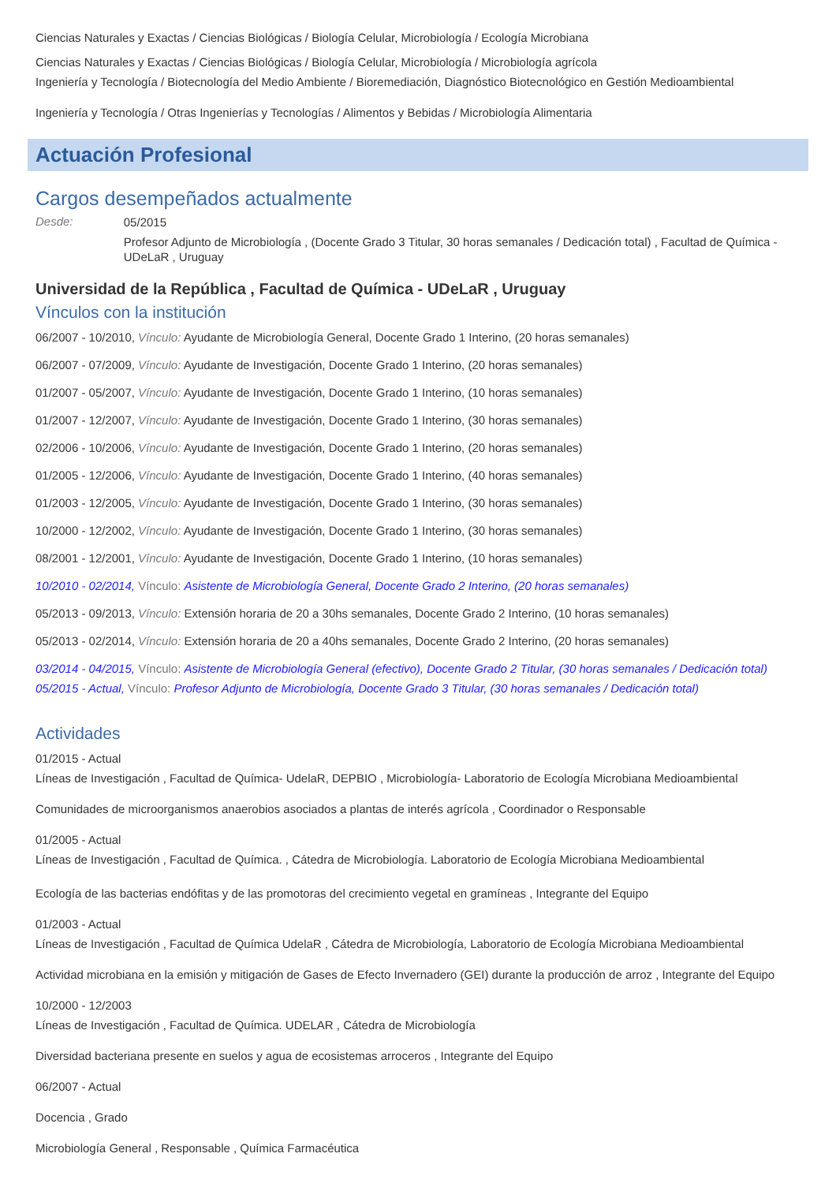Ciencias Naturales y Exactas / Ciencias Biológicas / Biología Celular, Microbiología / Ecología Microbiana
Ciencias Naturales y Exactas / Ciencias Biológicas / Biología Celular, Microbiología / Microbiología agrícola
Ingeniería y Tecnología / Biotecnología del Medio Ambiente / Bioremediación, Diagnóstico Biotecnológico en Gestión Medioambiental
Ingeniería y Tecnología / Otras Ingenierías y Tecnologías / Alimentos y Bebidas / Microbiología Alimentaria
Actuación Profesional
Cargos desempeñados actualmente
Desde:
05/2015
Profesor Adjunto de Microbiología , (Docente Grado 3 Titular, 30 horas semanales / Dedicación total) , Facultad de Química - UDeLaR , Uruguay
Universidad de la República , Facultad de Química - UDeLaR , Uruguay
Vínculos con la institución
06/2007 - 10/2010, Vínculo: Ayudante de Microbiología General, Docente Grado 1 Interino, (20 horas semanales)
06/2007 - 07/2009, Vínculo: Ayudante de Investigación, Docente Grado 1 Interino, (20 horas semanales)
01/2007 - 05/2007, Vínculo: Ayudante de Investigación, Docente Grado 1 Interino, (10 horas semanales)
01/2007 - 12/2007, Vínculo: Ayudante de Investigación, Docente Grado 1 Interino, (30 horas semanales)
02/2006 - 10/2006, Vínculo: Ayudante de Investigación, Docente Grado 1 Interino, (20 horas semanales)
01/2005 - 12/2006, Vínculo: Ayudante de Investigación, Docente Grado 1 Interino, (40 horas semanales)
01/2003 - 12/2005, Vínculo: Ayudante de Investigación, Docente Grado 1 Interino, (30 horas semanales)
10/2000 - 12/2002, Vínculo: Ayudante de Investigación, Docente Grado 1 Interino, (30 horas semanales)
08/2001 - 12/2001, Vínculo: Ayudante de Investigación, Docente Grado 1 Interino, (10 horas semanales)
10/2010 - 02/2014, Vínculo: Asistente de Microbiología General, Docente Grado 2 Interino, (20 horas semanales)
05/2013 - 09/2013, Vínculo: Extensión horaria de 20 a 30hs semanales, Docente Grado 2 Interino, (10 horas semanales)
05/2013 - 02/2014, Vínculo: Extensión horaria de 20 a 40hs semanales, Docente Grado 2 Interino, (20 horas semanales)
03/2014 - 04/2015, Vínculo: Asistente de Microbiología General (efectivo), Docente Grado 2 Titular, (30 horas semanales / Dedicación total)
05/2015 - Actual, Vínculo: Profesor Adjunto de Microbiología, Docente Grado 3 Titular, (30 horas semanales / Dedicación total)
Actividades
01/2015 - Actual
Líneas de Investigación , Facultad de Química- UdelaR, DEPBIO , Microbiología- Laboratorio de Ecología Microbiana Medioambiental
Comunidades de microorganismos anaerobios asociados a plantas de interés agrícola , Coordinador o Responsable
01/2005 - Actual
Líneas de Investigación , Facultad de Química. , Cátedra de Microbiología. Laboratorio de Ecología Microbiana Medioambiental
Ecología de las bacterias endófitas y de las promotoras del crecimiento vegetal en gramíneas , Integrante del Equipo
01/2003 - Actual
Líneas de Investigación , Facultad de Química UdelaR , Cátedra de Microbiología, Laboratorio de Ecología Microbiana Medioambiental
Actividad microbiana en la emisión y mitigación de Gases de Efecto Invernadero (GEI) durante la producción de arroz , Integrante del Equipo
10/2000 - 12/2003
Líneas de Investigación , Facultad de Química. UDELAR , Cátedra de Microbiología
Diversidad bacteriana presente en suelos y agua de ecosistemas arroceros , Integrante del Equipo
06/2007 - Actual
Docencia , Grado
Microbiología General , Responsable , Química Farmacéutica